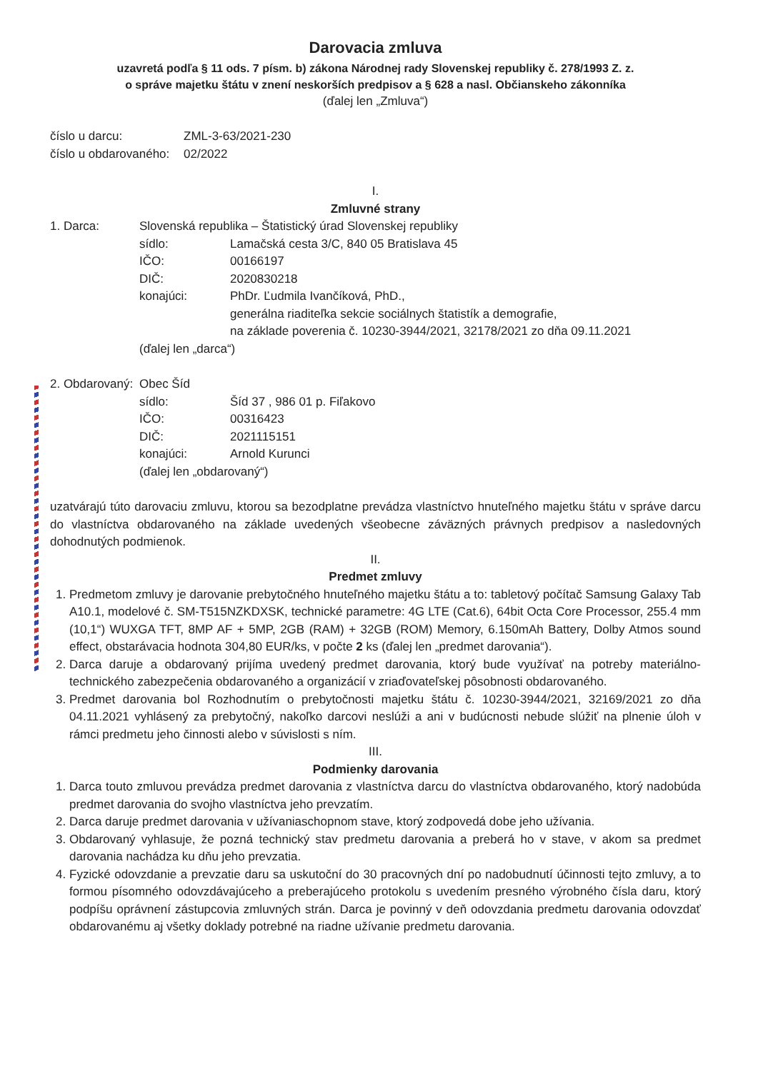Darovacia zmluva
uzavretá podľa § 11 ods. 7 písm. b) zákona Národnej rady Slovenskej republiky č. 278/1993 Z. z.
o správe majetku štátu v znení neskorších predpisov a § 628 a nasl. Občianskeho zákonníka
(ďalej len „Zmluva“)
číslo u darcu: ZML-3-63/2021-230
číslo u obdarovaného: 02/2022
I.
Zmluvné strany
1. Darca: Slovenská republika – Štatistický úrad Slovenskej republiky
sídlo: Lamačská cesta 3/C, 840 05 Bratislava 45
IČO: 00166197
DIČ: 2020830218
konajúci: PhDr. Ľudmila Ivančíková, PhD.,
generálna riaditeľka sekcie sociálnych štatistík a demografie,
na základe poverenia č. 10230-3944/2021, 32178/2021 zo dňa 09.11.2021
(ďalej len „darca“)
2. Obdarovaný: Obec Šíd
sídlo: Šíd 37 , 986 01 p. Fiľakovo
IČO: 00316423
DIČ: 2021115151
konajúci: Arnold Kurunci
(ďalej len „obdarovaný“)
uzatvárajú túto darovaciu zmluvu, ktorou sa bezodplatne prevádza vlastníctvo hnuteľného majetku štátu v správe darcu do vlastníctva obdarovaného na základe uvedených všeobecne záväzných právnych predpisov a nasledovných dohodnutých podmienok.
II.
Predmet zmluvy
1. Predmetom zmluvy je darovanie prebytočného hnuteľného majetku štátu a to: tabletový počítač Samsung Galaxy Tab A10.1, modelové č. SM-T515NZKDXSK, technické parametre: 4G LTE (Cat.6), 64bit Octa Core Processor, 255.4 mm (10,1“) WUXGA TFT, 8MP AF + 5MP, 2GB (RAM) + 32GB (ROM) Memory, 6.150mAh Battery, Dolby Atmos sound effect, obstarávacia hodnota 304,80 EUR/ks, v počte 2 ks (ďalej len „predmet darovania“).
2. Darca daruje a obdarovaný prijíma uvedený predmet darovania, ktorý bude využívať na potreby materiálno-technického zabezpečenia obdarovaného a organizácií v zriaďovateľskej pôsobnosti obdarovaného.
3. Predmet darovania bol Rozhodnutím o prebytočnosti majetku štátu č. 10230-3944/2021, 32169/2021 zo dňa 04.11.2021 vyhlásený za prebytočný, nakoľko darcovi neslúži a ani v budúcnosti nebude slúžiť na plnenie úloh v rámci predmetu jeho činnosti alebo v súvislosti s ním.
III.
Podmienky darovania
1. Darca touto zmluvou prevádza predmet darovania z vlastníctva darcu do vlastníctva obdarovaného, ktorý nadobúda predmet darovania do svojho vlastníctva jeho prevzatím.
2. Darca daruje predmet darovania v užívaniaschopnom stave, ktorý zodpovedá dobe jeho užívania.
3. Obdarovaný vyhlasuje, že pozná technický stav predmetu darovania a preberá ho v stave, v akom sa predmet darovania nachádza ku dňu jeho prevzatia.
4. Fyzické odovzdanie a prevzatie daru sa uskutoční do 30 pracovných dní po nadobudnutí účinnosti tejto zmluvy, a to formou písomného odovzdávajúceho a preberajúceho protokolu s uvedením presného výrobného čísla daru, ktorý podpíšu oprávnení zástupcovia zmluvných strán. Darca je povinný v deň odovzdania predmetu darovania odovzdať obdarovanému aj všetky doklady potrebné na riadne užívanie predmetu darovania.